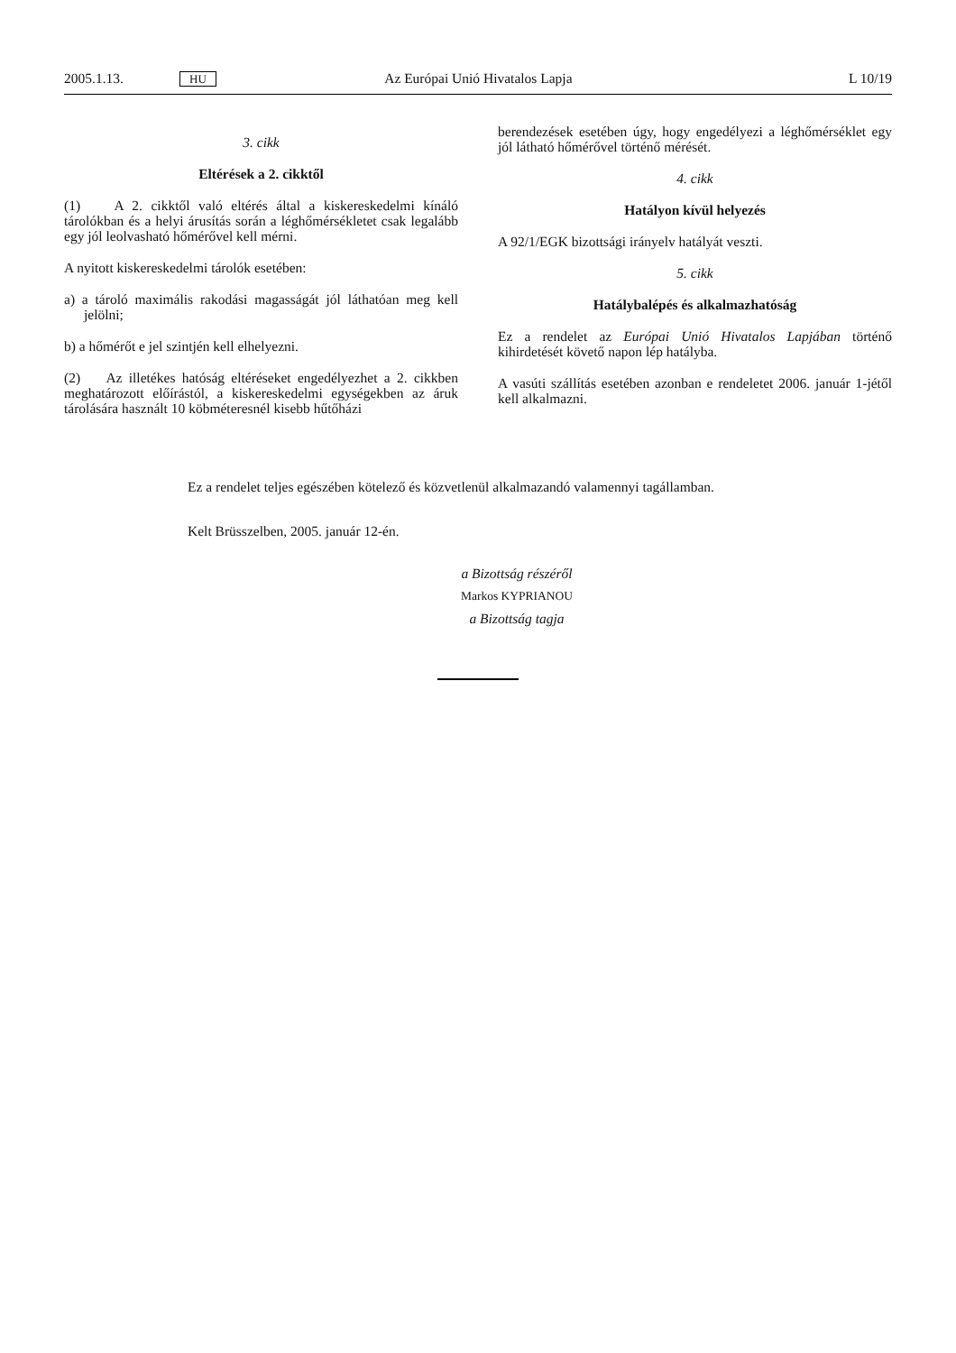2005.1.13. HU Az Európai Unió Hivatalos Lapja L 10/19
3. cikk
Eltérések a 2. cikktől
(1) A 2. cikktől való eltérés által a kiskereskedelmi kínáló tárolókban és a helyi árusítás során a léghőmérsékletet csak legalább egy jól leolvasható hőmérővel kell mérni.
A nyitott kiskereskedelmi tárolók esetében:
a) a tároló maximális rakodási magasságát jól láthatóan meg kell jelölni;
b) a hőmérőt e jel szintjén kell elhelyezni.
(2) Az illetékes hatóság eltéréseket engedélyezhet a 2. cikkben meghatározott előírástól, a kiskereskedelmi egységekben az áruk tárolására használt 10 köbméteresnél kisebb hűtőházi
berendezések esetében úgy, hogy engedélyezi a léghőmérséklet egy jól látható hőmérővel történő mérését.
4. cikk
Hatályon kívül helyezés
A 92/1/EGK bizottsági irányelv hatályát veszti.
5. cikk
Hatálybalépés és alkalmazhatóság
Ez a rendelet az Európai Unió Hivatalos Lapjában történő kihirdetését követő napon lép hatályba.
A vasúti szállítás esetében azonban e rendeletet 2006. január 1-jétől kell alkalmazni.
Ez a rendelet teljes egészében kötelező és közvetlenül alkalmazandó valamennyi tagállamban.
Kelt Brüsszelben, 2005. január 12-én.
a Bizottság részéről
Markos KYPRIANOU
a Bizottság tagja